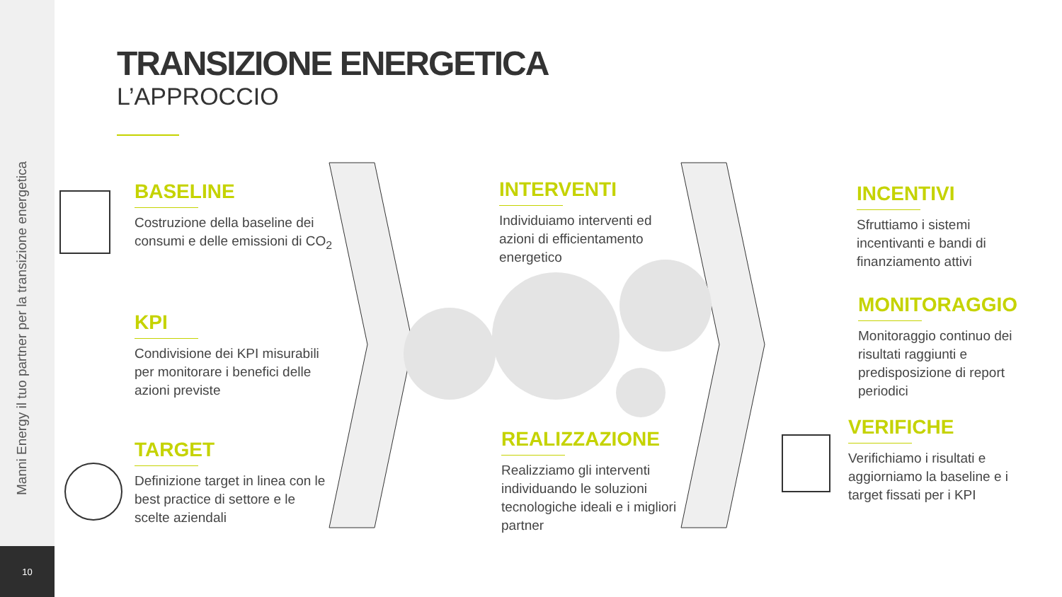Manni Energy il tuo partner per la transizione energetica
10
TRANSIZIONE ENERGETICA
L’APPROCCIO
BASELINE
Costruzione della baseline dei consumi e delle emissioni di CO<sub>2</sub>
KPI
Condivisione dei KPI misurabili per monitorare i benefici delle azioni previste
TARGET
Definizione target in linea con le best practice di settore e le scelte aziendali
INTERVENTI
Individuiamo interventi ed azioni di efficientamento energetico
REALIZZAZIONE
Realizziamo gli interventi individuando le soluzioni tecnologiche ideali e i migliori partner
INCENTIVI
Sfruttiamo i sistemi incentivanti e bandi di finanziamento attivi
MONITORAGGIO
Monitoraggio continuo dei risultati raggiunti e predisposizione di report periodici
VERIFICHE
Verifichiamo i risultati e aggiorniamo la baseline e i target fissati per i KPI